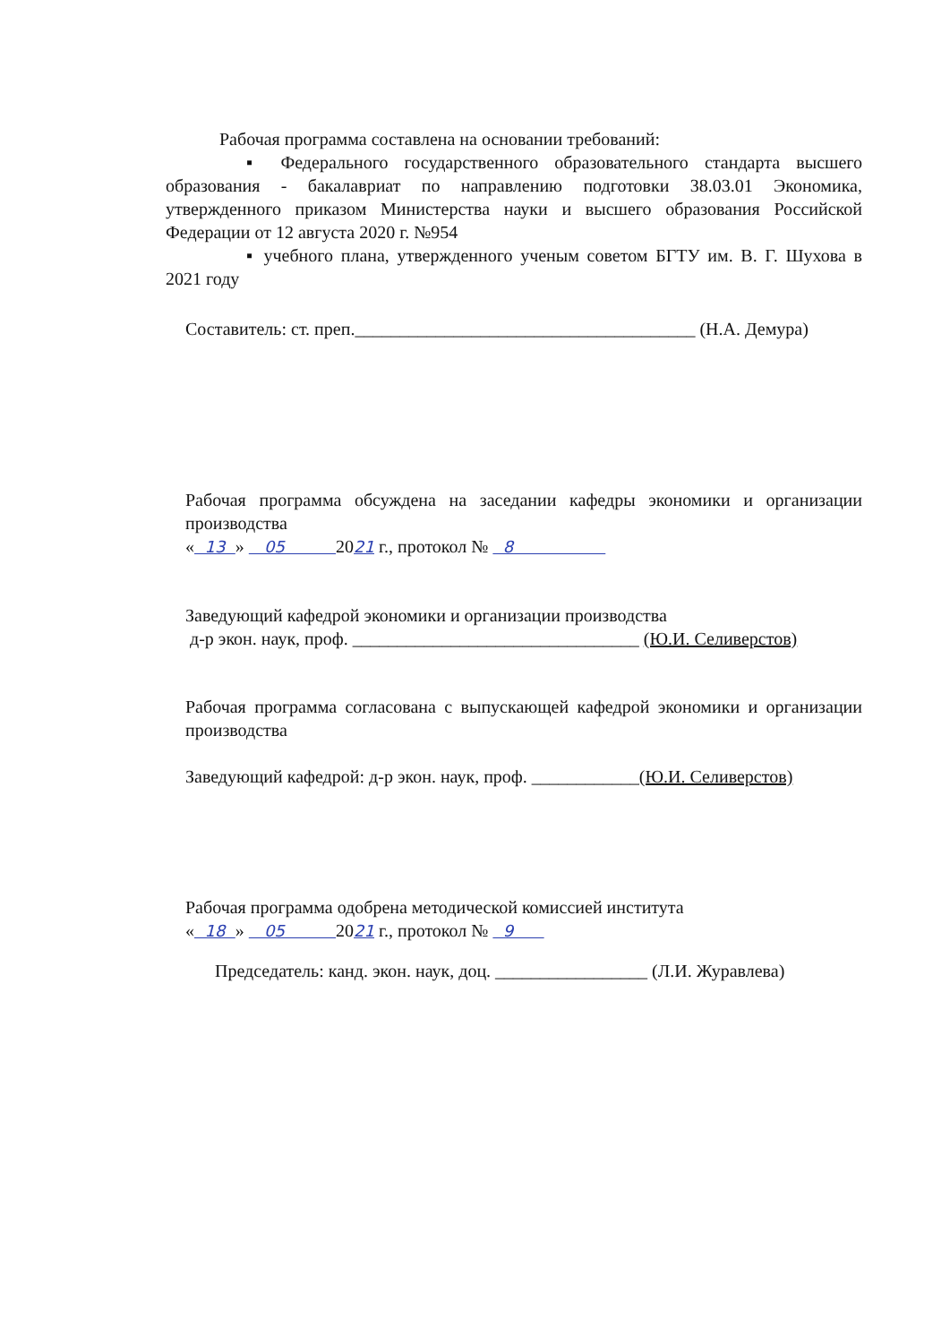Рабочая программа составлена на основании требований:
▪ Федерального государственного образовательного стандарта высшего образования - бакалавриат по направлению подготовки 38.03.01 Экономика, утвержденного приказом Министерства науки и высшего образования Российской Федерации от 12 августа 2020 г. №954
▪ учебного плана, утвержденного ученым советом БГТУ им. В. Г. Шухова в 2021 году
Составитель: ст. преп.______________________________________ (Н.А. Демура)
Рабочая программа обсуждена на заседании кафедры экономики и организации производства
« 13 » 05 2021 г., протокол № 8
Заведующий кафедрой экономики и организации производства
д-р экон. наук, проф. ________________________________ (Ю.И. Селиверстов)
Рабочая программа согласована с выпускающей кафедрой экономики и организации производства
Заведующий кафедрой: д-р экон. наук, проф. ____________(Ю.И. Селиверстов)
Рабочая программа одобрена методической комиссией института
« 18 » 05 2021 г., протокол № 9
Председатель: канд. экон. наук, доц. _________________ (Л.И. Журавлева)